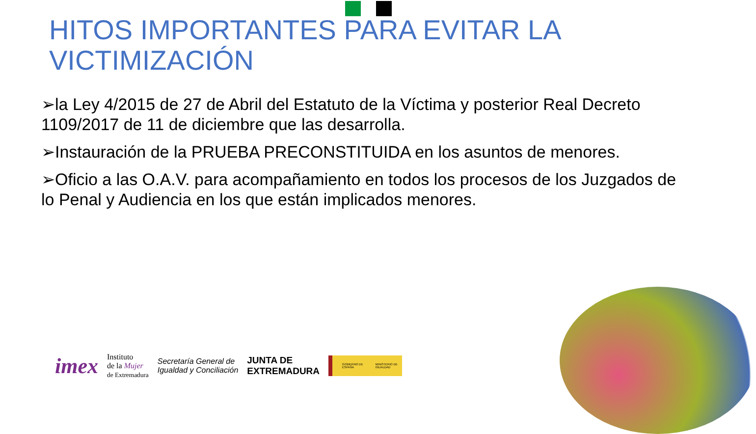HITOS IMPORTANTES PARA EVITAR LA VICTIMIZACIÓN
➢la Ley 4/2015 de 27 de Abril del Estatuto de la Víctima y posterior Real Decreto 1109/2017 de 11 de diciembre que las desarrolla.
➢Instauración de la PRUEBA PRECONSTITUIDA en los asuntos de menores.
➢Oficio a las O.A.V. para acompañamiento en todos los procesos de los Juzgados de lo Penal y Audiencia en los que están implicados menores.
imex Instituto
de la Mujer
de Extremadura Secretaría General de
Igualdad y Conciliación JUNTA DE
EXTREMADURA GOBIERNO DE ESPAÑA MINISTERIO DE IGUALDAD